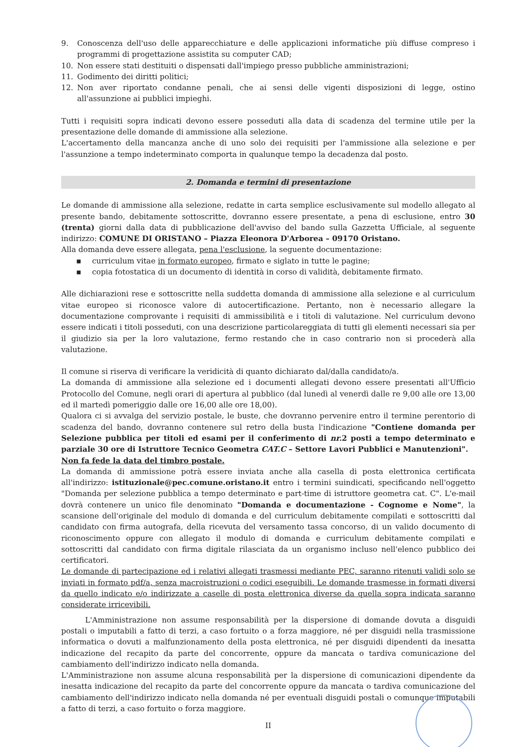9. Conoscenza dell'uso delle apparecchiature e delle applicazioni informatiche più diffuse compreso i programmi di progettazione assistita su computer CAD;
10. Non essere stati destituiti o dispensati dall'impiego presso pubbliche amministrazioni;
11. Godimento dei diritti politici;
12. Non aver riportato condanne penali, che ai sensi delle vigenti disposizioni di legge, ostino all'assunzione ai pubblici impieghi.
Tutti i requisiti sopra indicati devono essere posseduti alla data di scadenza del termine utile per la presentazione delle domande di ammissione alla selezione.
L'accertamento della mancanza anche di uno solo dei requisiti per l'ammissione alla selezione e per l'assunzione a tempo indeterminato comporta in qualunque tempo la decadenza dal posto.
2. Domanda e termini di presentazione
Le domande di ammissione alla selezione, redatte in carta semplice esclusivamente sul modello allegato al presente bando, debitamente sottoscritte, dovranno essere presentate, a pena di esclusione, entro 30 (trenta) giorni dalla data di pubblicazione dell'avviso del bando sulla Gazzetta Ufficiale, al seguente indirizzo: COMUNE DI ORISTANO – Piazza Eleonora D'Arborea – 09170 Oristano.
Alla domanda deve essere allegata, pena l'esclusione, la seguente documentazione:
▪ curriculum vitae in formato europeo, firmato e siglato in tutte le pagine;
▪ copia fotostatica di un documento di identità in corso di validità, debitamente firmato.
Alle dichiarazioni rese e sottoscritte nella suddetta domanda di ammissione alla selezione e al curriculum vitae europeo si riconosce valore di autocertificazione. Pertanto, non è necessario allegare la documentazione comprovante i requisiti di ammissibilità e i titoli di valutazione. Nel curriculum devono essere indicati i titoli posseduti, con una descrizione particolareggiata di tutti gli elementi necessari sia per il giudizio sia per la loro valutazione, fermo restando che in caso contrario non si procederà alla valutazione.
Il comune si riserva di verificare la veridicità di quanto dichiarato dal/dalla candidato/a.
La domanda di ammissione alla selezione ed i documenti allegati devono essere presentati all'Ufficio Protocollo del Comune, negli orari di apertura al pubblico (dal lunedì al venerdì dalle re 9,00 alle ore 13,00 ed il martedì pomeriggio dalle ore 16,00 alle ore 18,00).
Qualora ci si avvalga del servizio postale, le buste, che dovranno pervenire entro il termine perentorio di scadenza del bando, dovranno contenere sul retro della busta l'indicazione "Contiene domanda per Selezione pubblica per titoli ed esami per il conferimento di nr. 2 posti a tempo determinato e parziale 30 ore di Istruttore Tecnico Geometra CAT.C – Settore Lavori Pubblici e Manutenzioni".
Non fa fede la data del timbro postale.
La domanda di ammissione potrà essere inviata anche alla casella di posta elettronica certificata all'indirizzo: istituzionale@pec.comune.oristano.it entro i termini suindicati, specificando nell'oggetto "Domanda per selezione pubblica a tempo determinato e part-time di istruttore geometra cat. C". L'e-mail dovrà contenere un unico file denominato "Domanda e documentazione - Cognome e Nome", la scansione dell'originale del modulo di domanda e del curriculum debitamente compilati e sottoscritti dal candidato con firma autografa, della ricevuta del versamento tassa concorso, di un valido documento di riconoscimento oppure con allegato il modulo di domanda e curriculum debitamente compilati e sottoscritti dal candidato con firma digitale rilasciata da un organismo incluso nell'elenco pubblico dei certificatori.
Le domande di partecipazione ed i relativi allegati trasmessi mediante PEC, saranno ritenuti validi solo se inviati in formato pdf/a, senza macroistruzioni o codici eseguibili. Le domande trasmesse in formati diversi da quello indicato e/o indirizzate a caselle di posta elettronica diverse da quella sopra indicata saranno considerate irricevibili.
L'Amministrazione non assume responsabilità per la dispersione di domande dovuta a disguidi postali o imputabili a fatto di terzi, a caso fortuito o a forza maggiore, né per disguidi nella trasmissione informatica o dovuti a malfunzionamento della posta elettronica, né per disguidi dipendenti da inesatta indicazione del recapito da parte del concorrente, oppure da mancata o tardiva comunicazione del cambiamento dell'indirizzo indicato nella domanda.
L'Amministrazione non assume alcuna responsabilità per la dispersione di comunicazioni dipendente da inesatta indicazione del recapito da parte del concorrente oppure da mancata o tardiva comunicazione del cambiamento dell'indirizzo indicato nella domanda né per eventuali disguidi postali o comunque imputabili a fatto di terzi, a caso fortuito o forza maggiore.
II